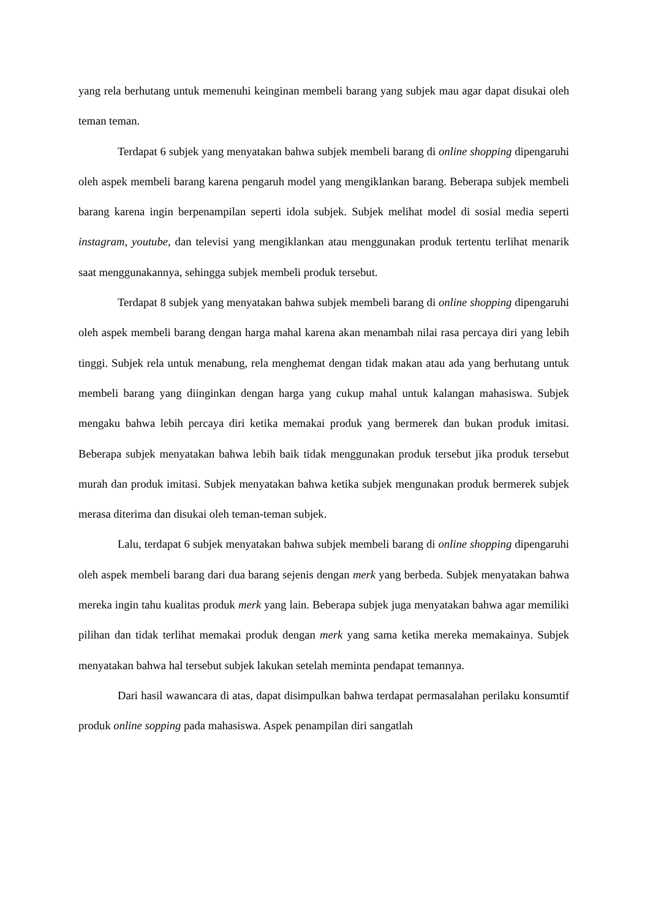yang rela berhutang untuk memenuhi keinginan membeli barang yang subjek mau agar dapat disukai oleh teman teman.
Terdapat 6 subjek yang menyatakan bahwa subjek membeli barang di online shopping dipengaruhi oleh aspek membeli barang karena pengaruh model yang mengiklankan barang. Beberapa subjek membeli barang karena ingin berpenampilan seperti idola subjek. Subjek melihat model di sosial media seperti instagram, youtube, dan televisi yang mengiklankan atau menggunakan produk tertentu terlihat menarik saat menggunakannya, sehingga subjek membeli produk tersebut.
Terdapat 8 subjek yang menyatakan bahwa subjek membeli barang di online shopping dipengaruhi oleh aspek membeli barang dengan harga mahal karena akan menambah nilai rasa percaya diri yang lebih tinggi. Subjek rela untuk menabung, rela menghemat dengan tidak makan atau ada yang berhutang untuk membeli barang yang diinginkan dengan harga yang cukup mahal untuk kalangan mahasiswa. Subjek mengaku bahwa lebih percaya diri ketika memakai produk yang bermerek dan bukan produk imitasi. Beberapa subjek menyatakan bahwa lebih baik tidak menggunakan produk tersebut jika produk tersebut murah dan produk imitasi. Subjek menyatakan bahwa ketika subjek mengunakan produk bermerek subjek merasa diterima dan disukai oleh teman-teman subjek.
Lalu, terdapat 6 subjek menyatakan bahwa subjek membeli barang di online shopping dipengaruhi oleh aspek membeli barang dari dua barang sejenis dengan merk yang berbeda. Subjek menyatakan bahwa mereka ingin tahu kualitas produk merk yang lain. Beberapa subjek juga menyatakan bahwa agar memiliki pilihan dan tidak terlihat memakai produk dengan merk yang sama ketika mereka memakainya. Subjek menyatakan bahwa hal tersebut subjek lakukan setelah meminta pendapat temannya.
Dari hasil wawancara di atas, dapat disimpulkan bahwa terdapat permasalahan perilaku konsumtif produk online sopping pada mahasiswa. Aspek penampilan diri sangatlah